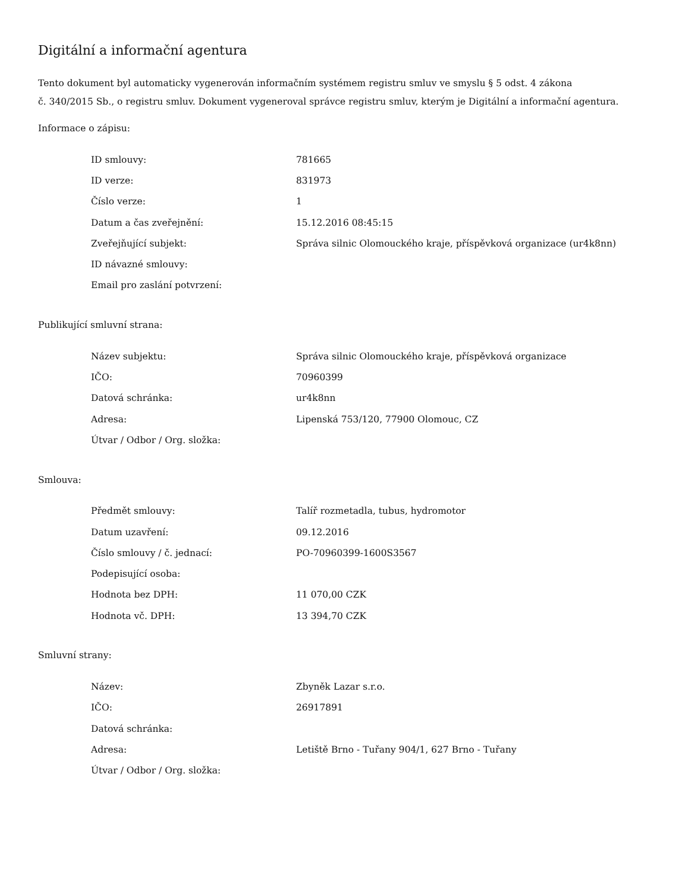Digitální a informační agentura
Tento dokument byl automaticky vygenerován informačním systémem registru smluv ve smyslu § 5 odst. 4 zákona
č. 340/2015 Sb., o registru smluv. Dokument vygeneroval správce registru smluv, kterým je Digitální a informační agentura.
Informace o zápisu:
| ID smlouvy: | 781665 |
| ID verze: | 831973 |
| Číslo verze: | 1 |
| Datum a čas zveřejnění: | 15.12.2016 08:45:15 |
| Zveřejňující subjekt: | Správa silnic Olomouckého kraje, příspěvková organizace (ur4k8nn) |
| ID návazné smlouvy: | |
| Email pro zaslání potvrzení: | |
Publikující smluvní strana:
| Název subjektu: | Správa silnic Olomouckého kraje, příspěvková organizace |
| IČO: | 70960399 |
| Datová schránka: | ur4k8nn |
| Adresa: | Lipenská 753/120, 77900 Olomouc, CZ |
| Útvar / Odbor / Org. složka: | |
Smlouva:
| Předmět smlouvy: | Talíř rozmetadla, tubus, hydromotor |
| Datum uzavření: | 09.12.2016 |
| Číslo smlouvy / č. jednací: | PO-70960399-1600S3567 |
| Podepisující osoba: | |
| Hodnota bez DPH: | 11 070,00 CZK |
| Hodnota vč. DPH: | 13 394,70 CZK |
Smluvní strany:
| Název: | Zbyněk Lazar s.r.o. |
| IČO: | 26917891 |
| Datová schránka: | |
| Adresa: | Letiště Brno - Tuřany 904/1, 627 Brno - Tuřany |
| Útvar / Odbor / Org. složka: | |